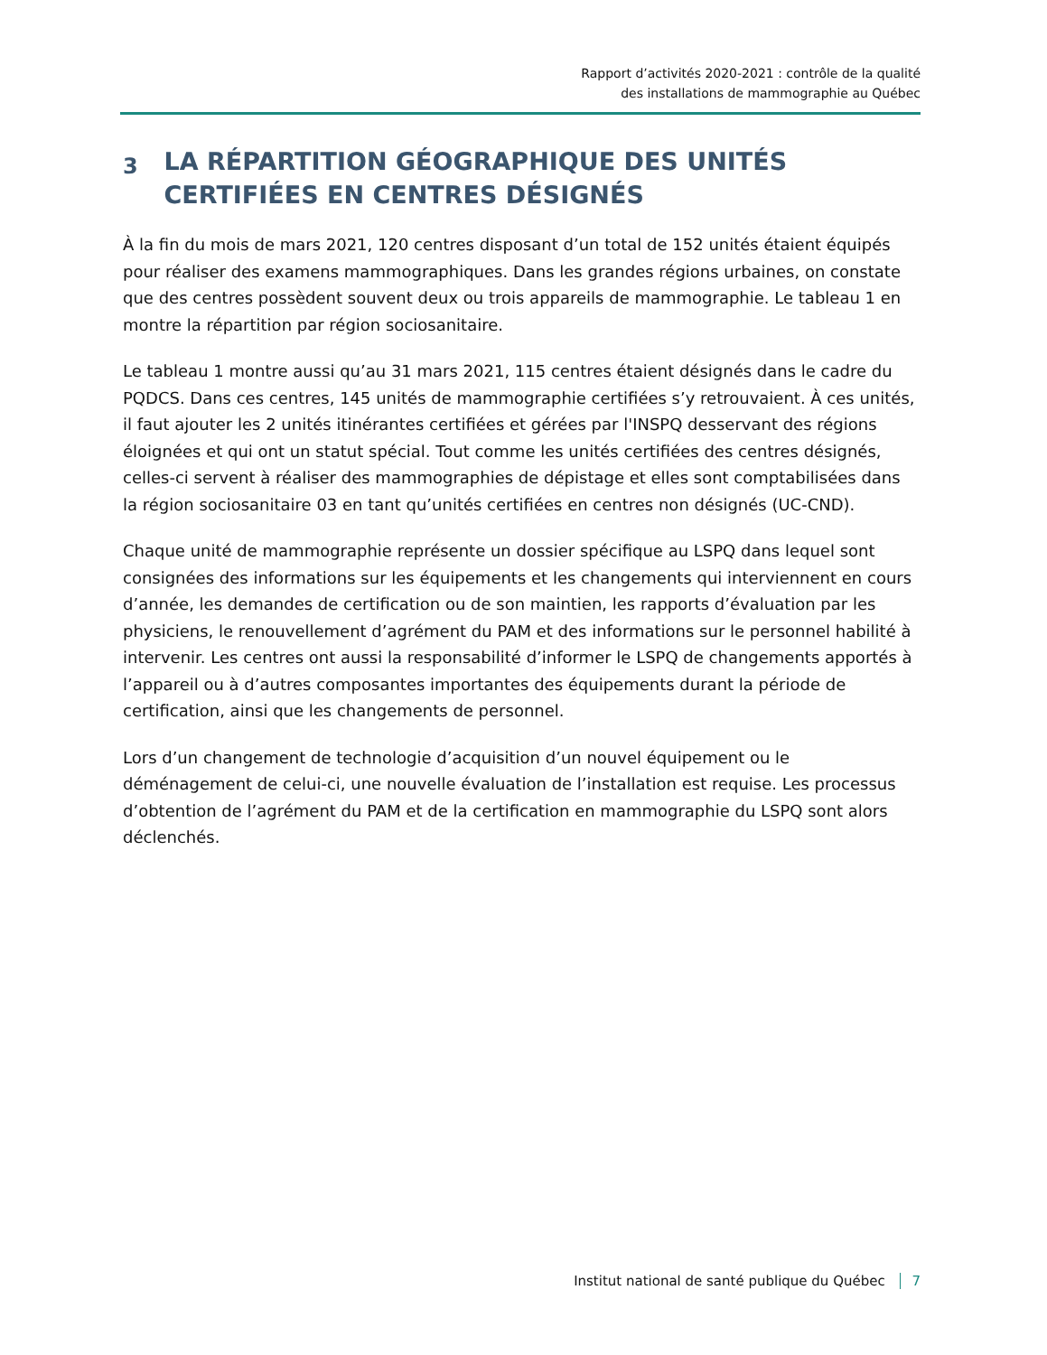Rapport d’activités 2020-2021 : contrôle de la qualité
des installations de mammographie au Québec
3 LA RÉPARTITION GÉOGRAPHIQUE DES UNITÉS CERTIFIÉES EN CENTRES DÉSIGNÉS
À la fin du mois de mars 2021, 120 centres disposant d’un total de 152 unités étaient équipés pour réaliser des examens mammographiques. Dans les grandes régions urbaines, on constate que des centres possèdent souvent deux ou trois appareils de mammographie. Le tableau 1 en montre la répartition par région sociosanitaire.
Le tableau 1 montre aussi qu’au 31 mars 2021, 115 centres étaient désignés dans le cadre du PQDCS. Dans ces centres, 145 unités de mammographie certifiées s’y retrouvaient. À ces unités, il faut ajouter les 2 unités itinérantes certifiées et gérées par l'INSPQ desservant des régions éloignées et qui ont un statut spécial. Tout comme les unités certifiées des centres désignés, celles-ci servent à réaliser des mammographies de dépistage et elles sont comptabilisées dans la région sociosanitaire 03 en tant qu’unités certifiées en centres non désignés (UC-CND).
Chaque unité de mammographie représente un dossier spécifique au LSPQ dans lequel sont consignées des informations sur les équipements et les changements qui interviennent en cours d’année, les demandes de certification ou de son maintien, les rapports d’évaluation par les physiciens, le renouvellement d’agrément du PAM et des informations sur le personnel habilité à intervenir. Les centres ont aussi la responsabilité d’informer le LSPQ de changements apportés à l’appareil ou à d’autres composantes importantes des équipements durant la période de certification, ainsi que les changements de personnel.
Lors d’un changement de technologie d’acquisition d’un nouvel équipement ou le déménagement de celui-ci, une nouvelle évaluation de l’installation est requise. Les processus d’obtention de l’agrément du PAM et de la certification en mammographie du LSPQ sont alors déclenchés.
Institut national de santé publique du Québec 7